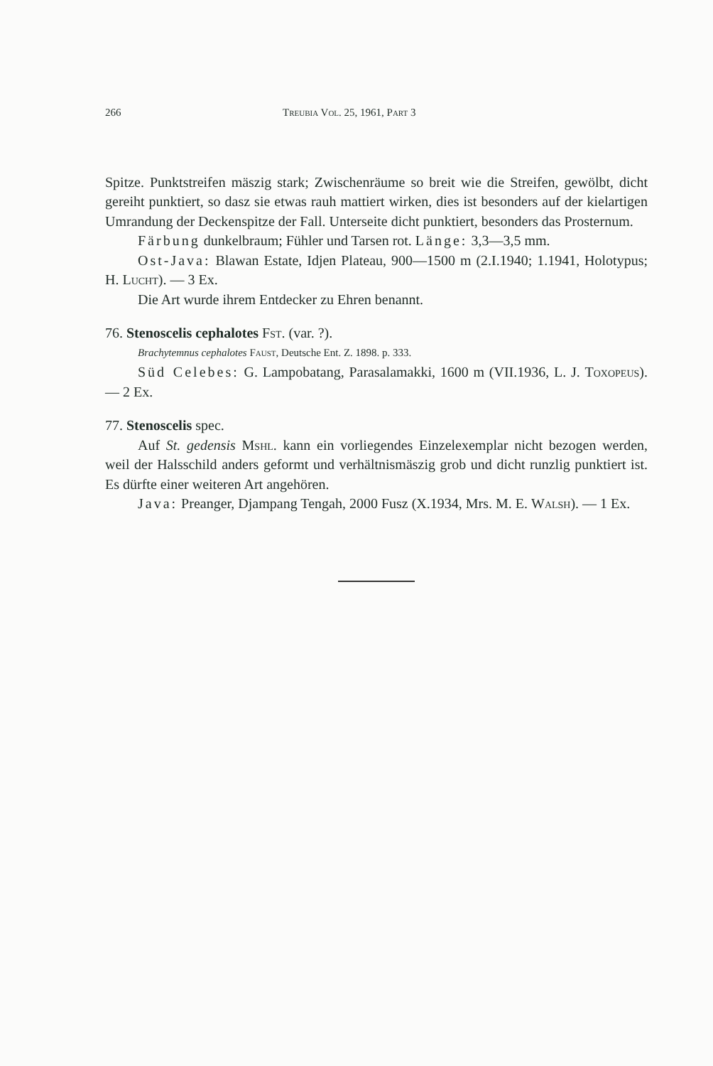266 Treubia Vol. 25, 1961, Part 3
Spitze. Punktstreifen mäszig stark; Zwischenräume so breit wie die Streifen, gewölbt, dicht gereiht punktiert, so dasz sie etwas rauh mattiert wirken, dies ist besonders auf der kielartigen Umrandung der Deckenspitze der Fall. Unterseite dicht punktiert, besonders das Prosternum.
Färbung dunkelbraum; Fühler und Tarsen rot. Länge: 3,3—3,5 mm.
Ost-Java: Blawan Estate, Idjen Plateau, 900—1500 m (2.I.1940; 1.1941, Holotypus; H. Lucht). — 3 Ex.
Die Art wurde ihrem Entdecker zu Ehren benannt.
76. Stenoscelis cephalotes Fst. (var. ?).
Brachytemnus cephalotes Faust, Deutsche Ent. Z. 1898. p. 333.
Süd Celebes: G. Lampobatang, Parasalamakki, 1600 m (VII.1936, L. J. Toxopeus). — 2 Ex.
77. Stenoscelis spec.
Auf St. gedensis Mshl. kann ein vorliegendes Einzelexemplar nicht bezogen werden, weil der Halsschild anders geformt und verhältnismäszig grob und dicht runzlig punktiert ist. Es dürfte einer weiteren Art angehören.
Java: Preanger, Djampang Tengah, 2000 Fusz (X.1934, Mrs. M. E. Walsh). — 1 Ex.